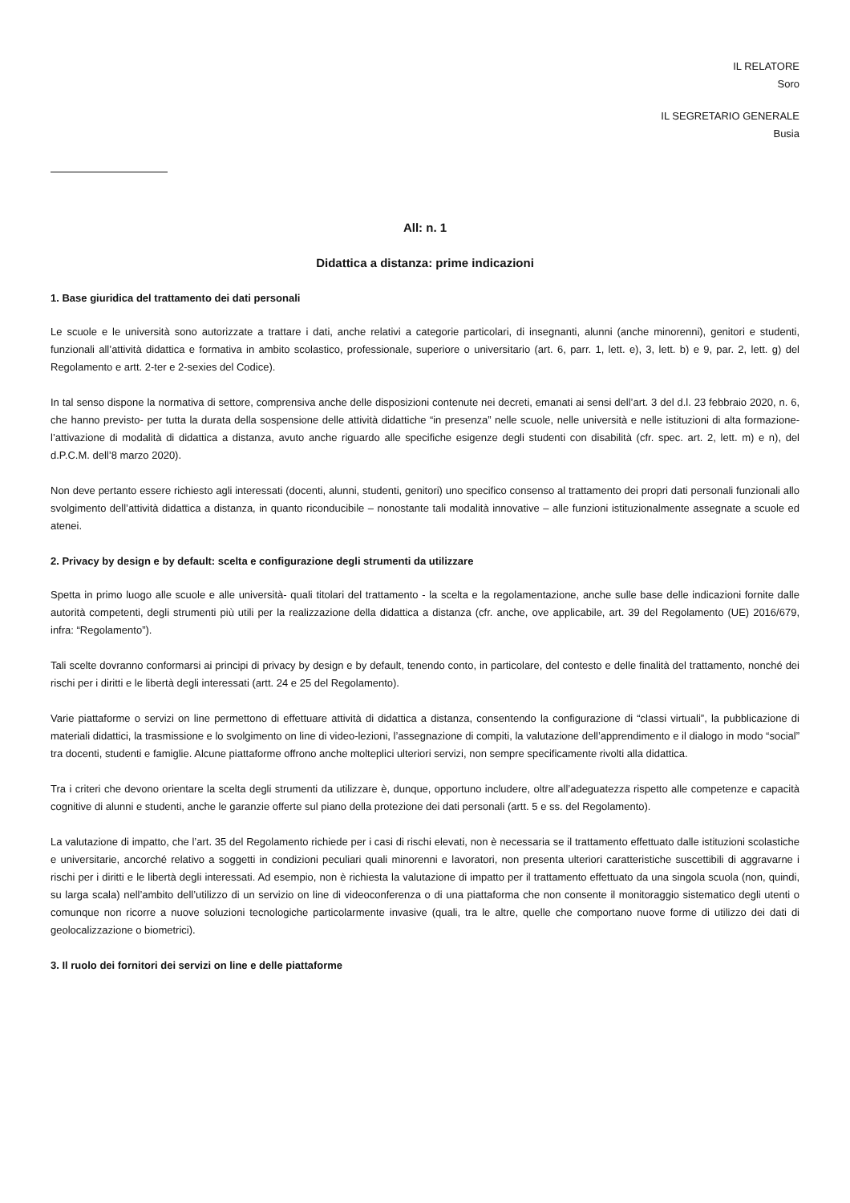IL RELATORE
Soro
IL SEGRETARIO GENERALE
Busia
All: n. 1
Didattica a distanza: prime indicazioni
1. Base giuridica del trattamento dei dati personali
Le scuole e le università sono autorizzate a trattare i dati, anche relativi a categorie particolari, di insegnanti, alunni (anche minorenni), genitori e studenti, funzionali all’attività didattica e formativa in ambito scolastico, professionale, superiore o universitario (art. 6, parr. 1, lett. e), 3, lett. b) e 9, par. 2, lett. g) del Regolamento e artt. 2-ter e 2-sexies del Codice).
In tal senso dispone la normativa di settore, comprensiva anche delle disposizioni contenute nei decreti, emanati ai sensi dell’art. 3 del d.l. 23 febbraio 2020, n. 6, che hanno previsto- per tutta la durata della sospensione delle attività didattiche “in presenza” nelle scuole, nelle università e nelle istituzioni di alta formazione- l’attivazione di modalità di didattica a distanza, avuto anche riguardo alle specifiche esigenze degli studenti con disabilità (cfr. spec. art. 2, lett. m) e n), del d.P.C.M. dell’8 marzo 2020).
Non deve pertanto essere richiesto agli interessati (docenti, alunni, studenti, genitori) uno specifico consenso al trattamento dei propri dati personali funzionali allo svolgimento dell’attività didattica a distanza, in quanto riconducibile – nonostante tali modalità innovative – alle funzioni istituzionalmente assegnate a scuole ed atenei.
2. Privacy by design e by default: scelta e configurazione degli strumenti da utilizzare
Spetta in primo luogo alle scuole e alle università- quali titolari del trattamento - la scelta e la regolamentazione, anche sulle base delle indicazioni fornite dalle autorità competenti, degli strumenti più utili per la realizzazione della didattica a distanza (cfr. anche, ove applicabile, art. 39 del Regolamento (UE) 2016/679, infra: “Regolamento”).
Tali scelte dovranno conformarsi ai principi di privacy by design e by default, tenendo conto, in particolare, del contesto e delle finalità del trattamento, nonché dei rischi per i diritti e le libertà degli interessati (artt. 24 e 25 del Regolamento).
Varie piattaforme o servizi on line permettono di effettuare attività di didattica a distanza, consentendo la configurazione di “classi virtuali”, la pubblicazione di materiali didattici, la trasmissione e lo svolgimento on line di video-lezioni, l’assegnazione di compiti, la valutazione dell’apprendimento e il dialogo in modo “social” tra docenti, studenti e famiglie. Alcune piattaforme offrono anche molteplici ulteriori servizi, non sempre specificamente rivolti alla didattica.
Tra i criteri che devono orientare la scelta degli strumenti da utilizzare è, dunque, opportuno includere, oltre all’adeguatezza rispetto alle competenze e capacità cognitive di alunni e studenti, anche le garanzie offerte sul piano della protezione dei dati personali (artt. 5 e ss. del Regolamento).
La valutazione di impatto, che l’art. 35 del Regolamento richiede per i casi di rischi elevati, non è necessaria se il trattamento effettuato dalle istituzioni scolastiche e universitarie, ancorché relativo a soggetti in condizioni peculiari quali minorenni e lavoratori, non presenta ulteriori caratteristiche suscettibili di aggravarne i rischi per i diritti e le libertà degli interessati. Ad esempio, non è richiesta la valutazione di impatto per il trattamento effettuato da una singola scuola (non, quindi, su larga scala) nell’ambito dell’utilizzo di un servizio on line di videoconferenza o di una piattaforma che non consente il monitoraggio sistematico degli utenti o comunque non ricorre a nuove soluzioni tecnologiche particolarmente invasive (quali, tra le altre, quelle che comportano nuove forme di utilizzo dei dati di geolocalizzazione o biometrici).
3. Il ruolo dei fornitori dei servizi on line e delle piattaforme